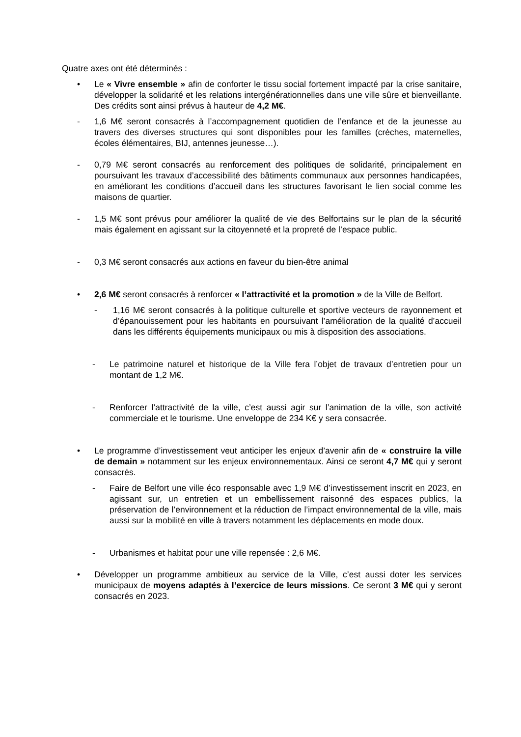Quatre axes ont été déterminés :
• Le « Vivre ensemble » afin de conforter le tissu social fortement impacté par la crise sanitaire, développer la solidarité et les relations intergénérationnelles dans une ville sûre et bienveillante. Des crédits sont ainsi prévus à hauteur de 4,2 M€.
- 1,6 M€ seront consacrés à l’accompagnement quotidien de l’enfance et de la jeunesse au travers des diverses structures qui sont disponibles pour les familles (crèches, maternelles, écoles élémentaires, BIJ, antennes jeunesse…).
- 0,79 M€ seront consacrés au renforcement des politiques de solidarité, principalement en poursuivant les travaux d’accessibilité des bâtiments communaux aux personnes handicapées, en améliorant les conditions d’accueil dans les structures favorisant le lien social comme les maisons de quartier.
- 1,5 M€ sont prévus pour améliorer la qualité de vie des Belfortains sur le plan de la sécurité mais également en agissant sur la citoyenneté et la propreté de l’espace public.
- 0,3 M€ seront consacrés aux actions en faveur du bien-être animal
• 2,6 M€ seront consacrés à renforcer « l’attractivité et la promotion » de la Ville de Belfort.
- 1,16 M€ seront consacrés à la politique culturelle et sportive vecteurs de rayonnement et d’épanouissement pour les habitants en poursuivant l’amélioration de la qualité d’accueil dans les différents équipements municipaux ou mis à disposition des associations.
- Le patrimoine naturel et historique de la Ville fera l’objet de travaux d’entretien pour un montant de 1,2 M€.
- Renforcer l’attractivité de la ville, c’est aussi agir sur l’animation de la ville, son activité commerciale et le tourisme. Une enveloppe de 234 K€ y sera consacrée.
• Le programme d’investissement veut anticiper les enjeux d’avenir afin de « construire la ville de demain » notamment sur les enjeux environnementaux. Ainsi ce seront 4,7 M€ qui y seront consacrés.
- Faire de Belfort une ville éco responsable avec 1,9 M€ d’investissement inscrit en 2023, en agissant sur, un entretien et un embellissement raisonné des espaces publics, la préservation de l’environnement et la réduction de l’impact environnemental de la ville, mais aussi sur la mobilité en ville à travers notamment les déplacements en mode doux.
- Urbanismes et habitat pour une ville repensée : 2,6 M€.
• Développer un programme ambitieux au service de la Ville, c’est aussi doter les services municipaux de moyens adaptés à l’exercice de leurs missions. Ce seront 3 M€ qui y seront consacrés en 2023.